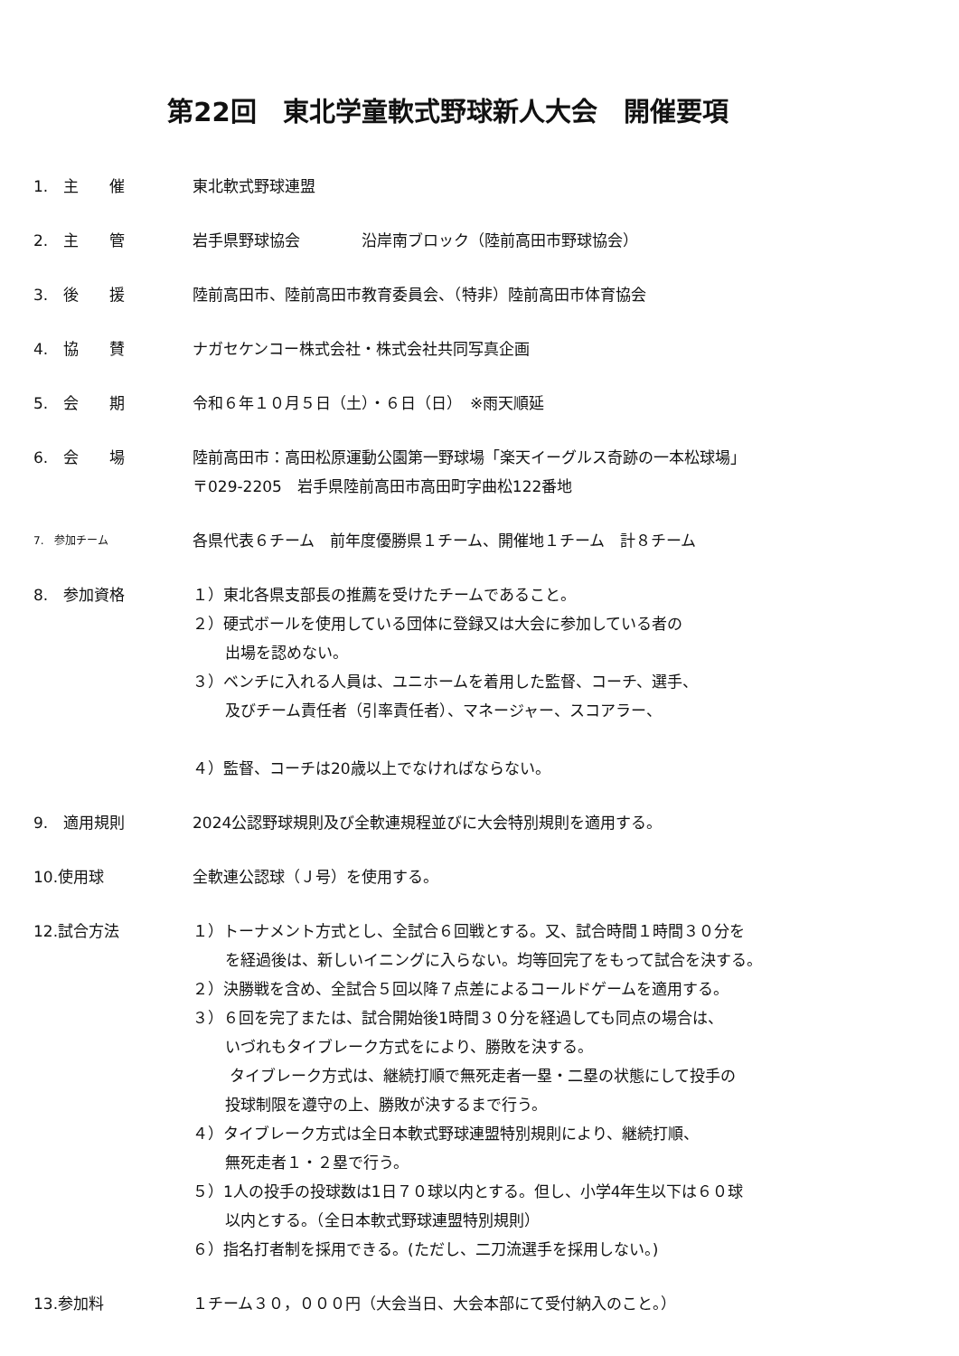第22回　東北学童軟式野球新人大会　開催要項
1.　主　　催 東北軟式野球連盟
2.　主　　管 岩手県野球協会　　　　沿岸南ブロック（陸前高田市野球協会）
3.　後　　援 陸前高田市、陸前高田市教育委員会、（特非）陸前高田市体育協会
4.　協　　賛 ナガセケンコー株式会社・株式会社共同写真企画
5.　会　　期 令和６年１０月５日（土）・６日（日）　※雨天順延
6.　会　　場 陸前高田市：高田松原運動公園第一野球場「楽天イーグルス奇跡の一本松球場」
〒029-2205　岩手県陸前高田市高田町字曲松122番地
7.　参加チーム
各県代表６チーム　前年度優勝県１チーム、開催地１チーム　計８チーム
8.　参加資格 １）東北各県支部長の推薦を受けたチームであること。
２）硬式ボールを使用している団体に登録又は大会に参加している者の
出場を認めない。
３）ベンチに入れる人員は、ユニホームを着用した監督、コーチ、選手、
及びチーム責任者（引率責任者）、マネージャー、スコアラー、
４）監督、コーチは20歳以上でなければならない。
9.　適用規則 2024公認野球規則及び全軟連規程並びに大会特別規則を適用する。
10.使用球 全軟連公認球（Ｊ号）を使用する。
12.試合方法 １）トーナメント方式とし、全試合６回戦とする。又、試合時間１時間３０分を
を経過後は、新しいイニングに入らない。均等回完了をもって試合を決する。
２）決勝戦を含め、全試合５回以降７点差によるコールドゲームを適用する。
３）６回を完了または、試合開始後1時間３０分を経過しても同点の場合は、
いづれもタイブレーク方式をにより、勝敗を決する。
タイブレーク方式は、継続打順で無死走者一塁・二塁の状態にして投手の
投球制限を遵守の上、勝敗が決するまで行う。
４）タイブレーク方式は全日本軟式野球連盟特別規則により、継続打順、
無死走者１・２塁で行う。
５）1人の投手の投球数は1日７０球以内とする。但し、小学4年生以下は６０球
以内とする。（全日本軟式野球連盟特別規則）
６）指名打者制を採用できる。(ただし、二刀流選手を採用しない。)
13.参加料 １チーム３０，０００円（大会当日、大会本部にて受付納入のこと。）